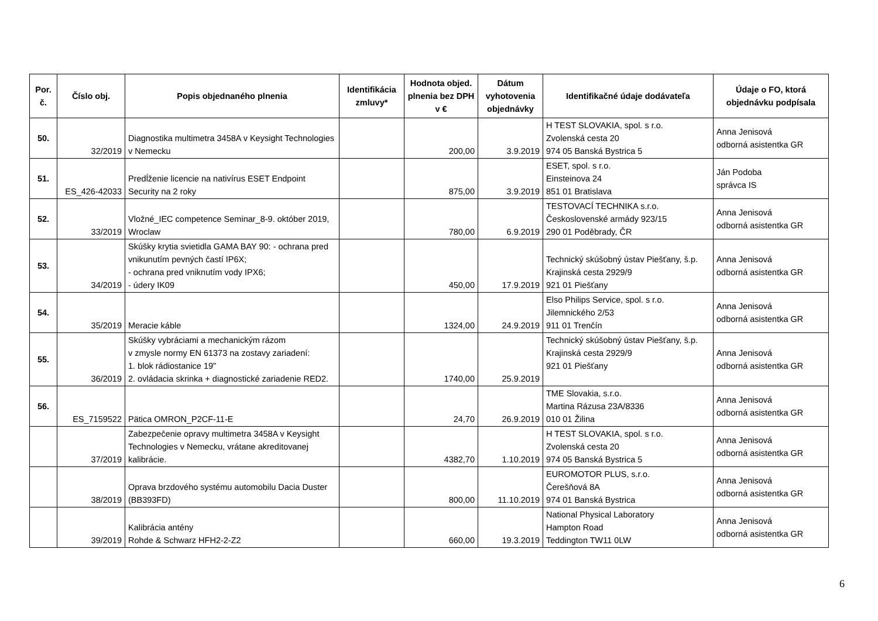| Por. č. | Číslo obj. | Popis objednaného plnenia | Identifikácia zmluvy* | Hodnota objed. plnenia bez DPH v € | Dátum vyhotovenia objednávky | Identifikačné údaje dodávateľa | Údaje o FO, ktorá objednávku podpísala |
| --- | --- | --- | --- | --- | --- | --- | --- |
| 50. | 32/2019 | Diagnostika multimetra 3458A v Keysight Technologies v Nemecku | | 200,00 | 3.9.2019 | H TEST SLOVAKIA, spol. s r.o. Zvolenská cesta 20 974 05 Banská Bystrica 5 | Anna Jenisová odborná asistentka GR |
| 51. | ES_426-42033 | Predĺženie licencie na nativírus ESET Endpoint Security na 2 roky | | 875,00 | 3.9.2019 | ESET, spol. s r.o. Einsteinova 24 851 01 Bratislava | Ján Podoba správca IS |
| 52. | 33/2019 | Vložné_IEC competence Seminar_8-9. október 2019, Wroclaw | | 780,00 | 6.9.2019 | TESTOVACÍ TECHNIKA s.r.o. Československé armády 923/15 290 01 Poděbrady, ČR | Anna Jenisová odborná asistentka GR |
| 53. | 34/2019 | Skúšky krytia svietidla GAMA BAY 90: - ochrana pred vnikunutím pevných častí IP6X; - ochrana pred vniknutím vody IPX6; - údery IK09 | | 450,00 | 17.9.2019 | Technický skúšobný ústav Piešťany, š.p. Krajinská cesta 2929/9 921 01 Piešťany | Anna Jenisová odborná asistentka GR |
| 54. | 35/2019 | Meracie káble | | 1324,00 | 24.9.2019 | Elso Philips Service, spol. s r.o. Jilemnického 2/53 911 01 Trenčín | Anna Jenisová odborná asistentka GR |
| 55. | 36/2019 | Skúšky vybráciami a mechanickým rázom v zmysle normy EN 61373 na zostavy zariadení: 1. blok rádiostanice 19" 2. ovládacia skrinka + diagnostické zariadenie RED2. | | 1740,00 | 25.9.2019 | Technický skúšobný ústav Piešťany, š.p. Krajinská cesta 2929/9 921 01 Piešťany | Anna Jenisová odborná asistentka GR |
| 56. | ES_7159522 | Pätica OMRON_P2CF-11-E | | 24,70 | 26.9.2019 | TME Slovakia, s.r.o. Martina Rázusa 23A/8336 010 01 Žilina | Anna Jenisová odborná asistentka GR |
| | 37/2019 | Zabezpečenie opravy multimetra 3458A v Keysight Technologies v Nemecku, vrátane akreditovanej kalibrácie. | | 4382,70 | 1.10.2019 | H TEST SLOVAKIA, spol. s r.o. Zvolenská cesta 20 974 05 Banská Bystrica 5 | Anna Jenisová odborná asistentka GR |
| | 38/2019 | Oprava brzdového systému automobilu Dacia Duster (BB393FD) | | 800,00 | 11.10.2019 | EUROMOTOR PLUS, s.r.o. Čerešňová 8A 974 01 Banská Bystrica | Anna Jenisová odborná asistentka GR |
| | 39/2019 | Kalibrácia antény Rohde & Schwarz HFH2-2-Z2 | | 660,00 | 19.3.2019 | National Physical Laboratory Hampton Road Teddington TW11 0LW | Anna Jenisová odborná asistentka GR |
6